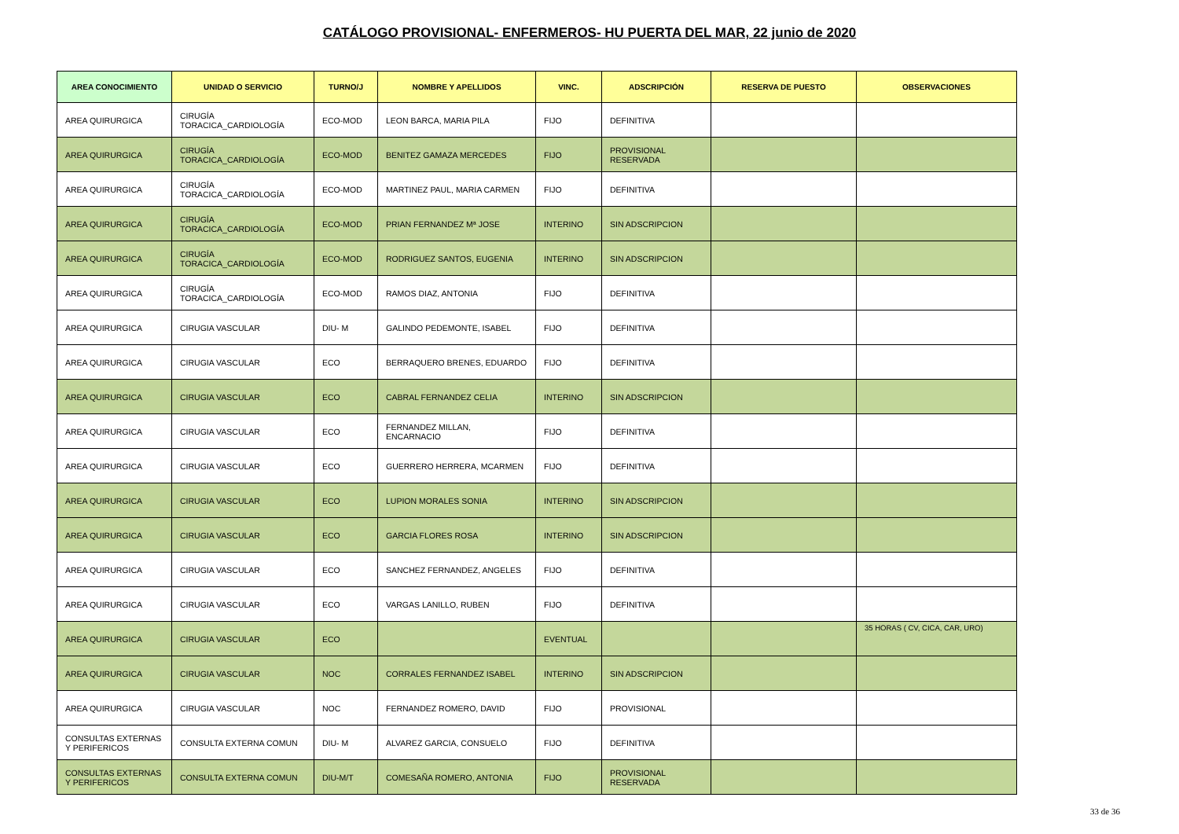CATÁLOGO PROVISIONAL- ENFERMEROS- HU PUERTA DEL MAR, 22 junio de 2020
| AREA CONOCIMIENTO | UNIDAD O SERVICIO | TURNO/J | NOMBRE Y APELLIDOS | VINC. | ADSCRIPCIÓN | RESERVA DE PUESTO | OBSERVACIONES |
| --- | --- | --- | --- | --- | --- | --- | --- |
| AREA QUIRURGICA | CIRUGÍA TORACICA_CARDIOLOGÍA | ECO-MOD | LEON BARCA, MARIA PILA | FIJO | DEFINITIVA | | |
| AREA QUIRURGICA | CIRUGÍA TORACICA_CARDIOLOGÍA | ECO-MOD | BENITEZ GAMAZA MERCEDES | FIJO | PROVISIONAL RESERVADA | | |
| AREA QUIRURGICA | CIRUGÍA TORACICA_CARDIOLOGÍA | ECO-MOD | MARTINEZ PAUL, MARIA CARMEN | FIJO | DEFINITIVA | | |
| AREA QUIRURGICA | CIRUGÍA TORACICA_CARDIOLOGÍA | ECO-MOD | PRIAN FERNANDEZ Mª JOSE | INTERINO | SIN ADSCRIPCION | | |
| AREA QUIRURGICA | CIRUGÍA TORACICA_CARDIOLOGÍA | ECO-MOD | RODRIGUEZ SANTOS, EUGENIA | INTERINO | SIN ADSCRIPCION | | |
| AREA QUIRURGICA | CIRUGÍA TORACICA_CARDIOLOGÍA | ECO-MOD | RAMOS DIAZ, ANTONIA | FIJO | DEFINITIVA | | |
| AREA QUIRURGICA | CIRUGIA VASCULAR | DIU- M | GALINDO PEDEMONTE, ISABEL | FIJO | DEFINITIVA | | |
| AREA QUIRURGICA | CIRUGIA VASCULAR | ECO | BERRAQUERO BRENES, EDUARDO | FIJO | DEFINITIVA | | |
| AREA QUIRURGICA | CIRUGIA VASCULAR | ECO | CABRAL FERNANDEZ CELIA | INTERINO | SIN ADSCRIPCION | | |
| AREA QUIRURGICA | CIRUGIA VASCULAR | ECO | FERNANDEZ MILLAN, ENCARNACIO | FIJO | DEFINITIVA | | |
| AREA QUIRURGICA | CIRUGIA VASCULAR | ECO | GUERRERO HERRERA, MCARMEN | FIJO | DEFINITIVA | | |
| AREA QUIRURGICA | CIRUGIA VASCULAR | ECO | LUPION MORALES SONIA | INTERINO | SIN ADSCRIPCION | | |
| AREA QUIRURGICA | CIRUGIA VASCULAR | ECO | GARCIA FLORES ROSA | INTERINO | SIN ADSCRIPCION | | |
| AREA QUIRURGICA | CIRUGIA VASCULAR | ECO | SANCHEZ FERNANDEZ, ANGELES | FIJO | DEFINITIVA | | |
| AREA QUIRURGICA | CIRUGIA VASCULAR | ECO | VARGAS LANILLO, RUBEN | FIJO | DEFINITIVA | | |
| AREA QUIRURGICA | CIRUGIA VASCULAR | ECO | | EVENTUAL | | | 35 HORAS ( CV, CICA, CAR, URO) |
| AREA QUIRURGICA | CIRUGIA VASCULAR | NOC | CORRALES FERNANDEZ ISABEL | INTERINO | SIN ADSCRIPCION | | |
| AREA QUIRURGICA | CIRUGIA VASCULAR | NOC | FERNANDEZ ROMERO, DAVID | FIJO | PROVISIONAL | | |
| CONSULTAS EXTERNAS Y PERIFERICOS | CONSULTA EXTERNA COMUN | DIU- M | ALVAREZ GARCIA, CONSUELO | FIJO | DEFINITIVA | | |
| CONSULTAS EXTERNAS Y PERIFERICOS | CONSULTA EXTERNA COMUN | DIU-M/T | COMESAÑA ROMERO, ANTONIA | FIJO | PROVISIONAL RESERVADA | | |
33 de 36